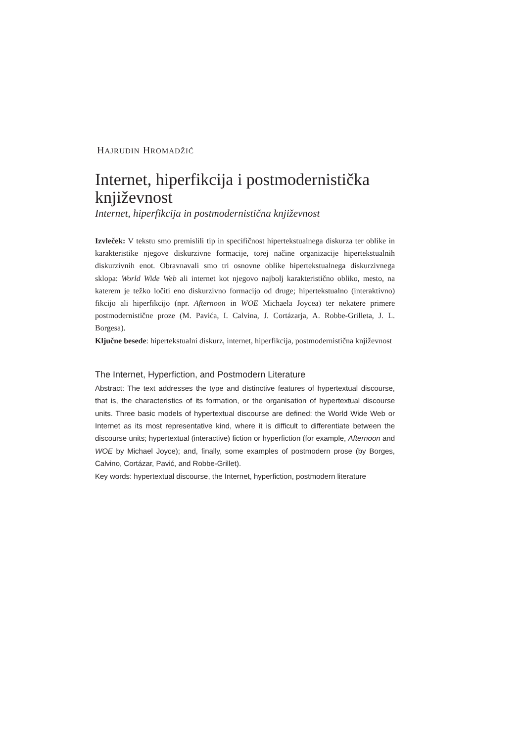HAJRUDIN HROMADŽIĆ
Internet, hiperfikcija i postmodernistička književnost
Internet, hiperfikcija in postmodernistična književnost
Izvleček: V tekstu smo premislili tip in specifičnost hipertekstualnega diskurza ter oblike in karakteristike njegove diskurzivne formacije, torej načine organizacije hipertekstualnih diskurzivnih enot. Obravnavali smo tri osnovne oblike hipertekstualnega diskurzivnega sklopa: World Wide Web ali internet kot njegovo najbolj karakteristično obliko, mesto, na katerem je težko ločiti eno diskurzivno formacijo od druge; hipertekstualno (interaktivno) fikcijo ali hiperfikcijo (npr. Afternoon in WOE Michaela Joycea) ter nekatere primere postmodernistične proze (M. Pavića, I. Calvina, J. Cortázarja, A. Robbe-Grilleta, J. L. Borgesa).
Ključne besede: hipertekstualni diskurz, internet, hiperfikcija, postmodernistična književnost
The Internet, Hyperfiction, and Postmodern Literature
Abstract: The text addresses the type and distinctive features of hypertextual discourse, that is, the characteristics of its formation, or the organisation of hypertextual discourse units. Three basic models of hypertextual discourse are defined: the World Wide Web or Internet as its most representative kind, where it is difficult to differentiate between the discourse units; hypertextual (interactive) fiction or hyperfiction (for example, Afternoon and WOE by Michael Joyce); and, finally, some examples of postmodern prose (by Borges, Calvino, Cortázar, Pavić, and Robbe-Grillet).
Key words: hypertextual discourse, the Internet, hyperfiction, postmodern literature